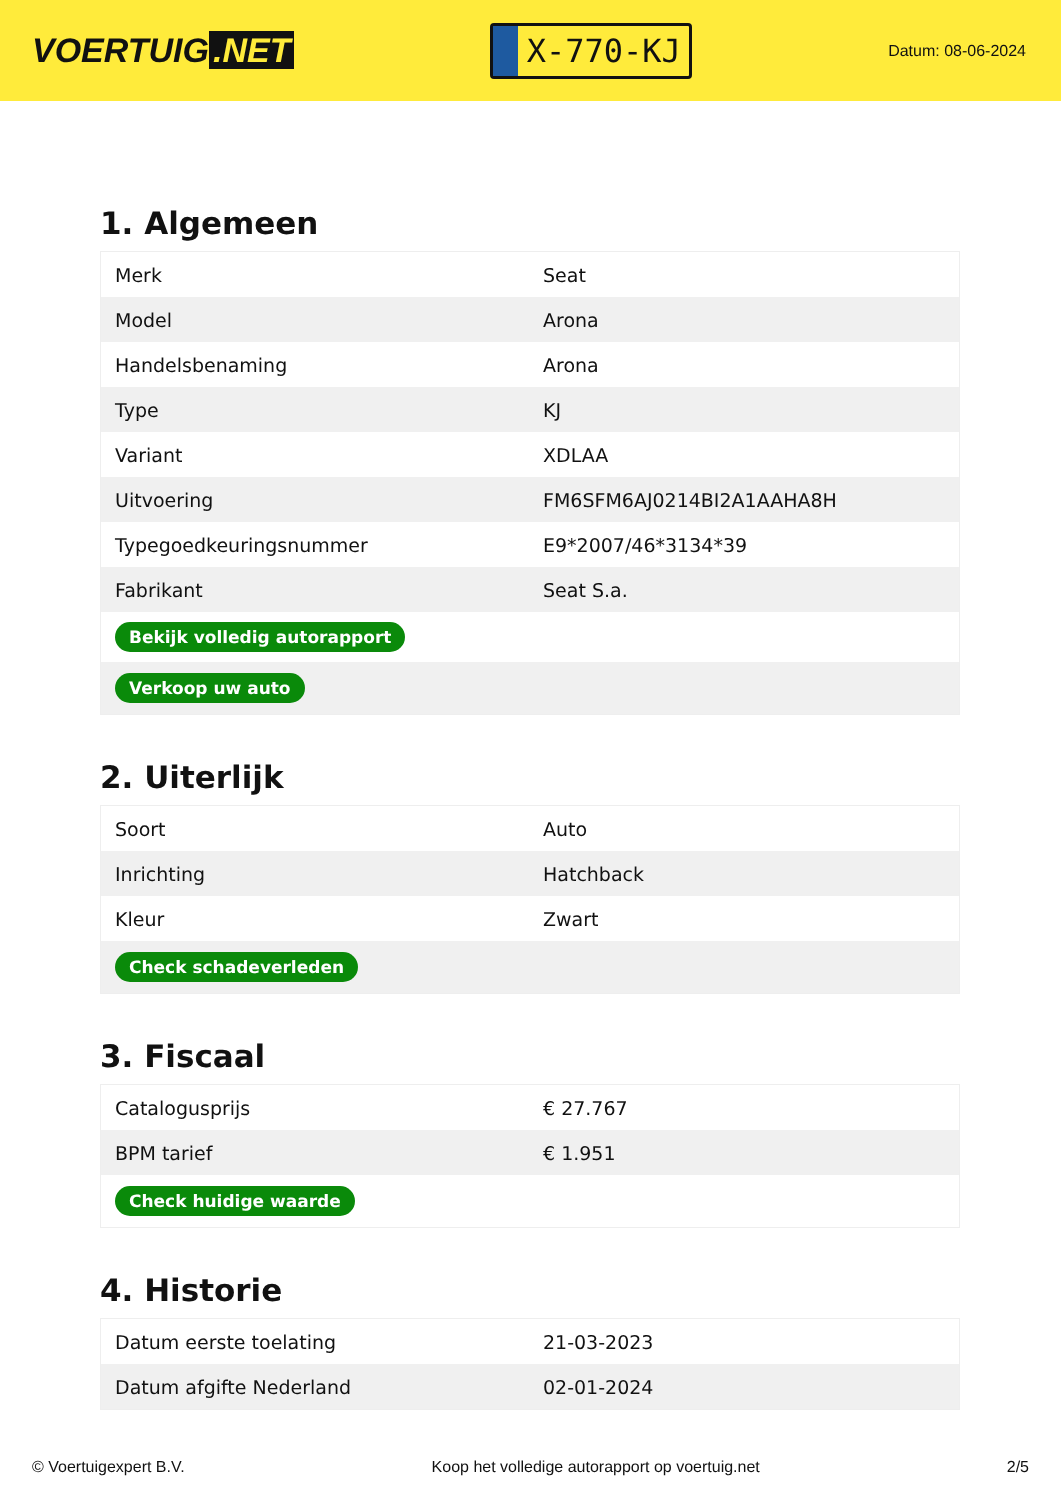VOERTUIG.NET
X-770-KJ
Datum: 08-06-2024
1. Algemeen
| Merk | Seat |
| Model | Arona |
| Handelsbenaming | Arona |
| Type | KJ |
| Variant | XDLAA |
| Uitvoering | FM6SFM6AJ0214BI2A1AAHA8H |
| Typegoedkeuringsnummer | E9*2007/46*3134*39 |
| Fabrikant | Seat S.a. |
| Bekijk volledig autorapport | |
| Verkoop uw auto | |
2. Uiterlijk
| Soort | Auto |
| Inrichting | Hatchback |
| Kleur | Zwart |
| Check schadeverleden | |
3. Fiscaal
| Catalogusprijs | € 27.767 |
| BPM tarief | € 1.951 |
| Check huidige waarde | |
4. Historie
| Datum eerste toelating | 21-03-2023 |
| Datum afgifte Nederland | 02-01-2024 |
© Voertuigexpert B.V. Koop het volledige autorapport op voertuig.net 2/5